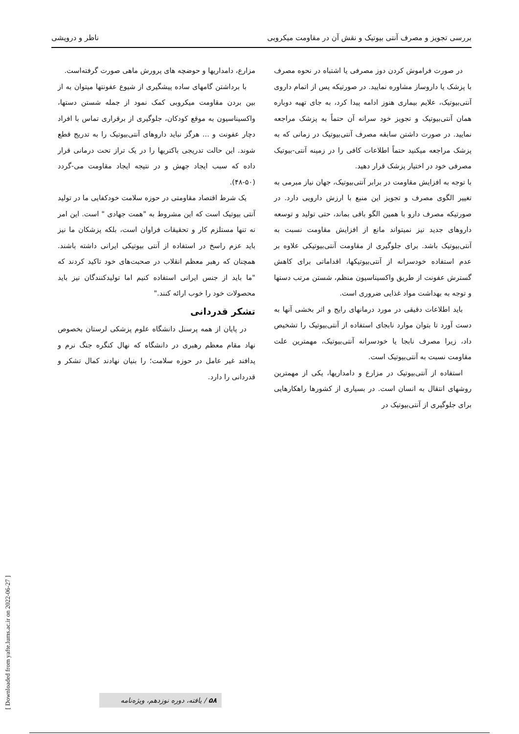بررسی تجویز و مصرف آنتی بیوتیک و نقش آن در مقاومت میکروبی ناظر و درویشی
در صورت فراموش کردن دوز مصرفی یا اشتباه در نحوه مصرف با پزشک یا داروساز مشاوره نمایید. در صورتیکه پس از اتمام داروی آنتی‌بیوتیک، علایم بیماری هنوز ادامه پیدا کرد، به جای تهیه دوباره همان آنتی‌بیوتیک و تجویز خود سرانه آن حتماً به پزشک مراجعه نمایید. در صورت داشتن سابقه مصرف آنتی‌بیوتیک در زمانی که به پزشک مراجعه میکنید حتماً اطلاعات کافی را در زمینه آنتی-بیوتیک مصرفی خود در اختیار پزشک قرار دهید.
با توجه به افزایش مقاومت در برابر آنتی‌بیوتیک، جهان نیاز مبرمی به تغییر الگوی مصرف و تجویز این منبع با ارزش دارویی دارد. در صورتیکه مصرف دارو با همین الگو باقی بماند، حتی تولید و توسعه داروهای جدید نیز نمیتواند مانع از افزایش مقاومت نسبت به آنتی‌بیوتیک باشد. برای جلوگیری از مقاومت آنتی‌بیوتیکی علاوه بر عدم استفاده خودسرانه از آنتی‌بیوتیکها، اقداماتی برای کاهش گسترش عفونت از طریق واکسیناسیون منظم، شستن مرتب دستها و توجه به بهداشت مواد غذایی ضروری است.
باید اطلاعات دقیقی در مورد درمانهای رایج و اثر بخشی آنها به دست آورد تا بتوان موارد نابجای استفاده از آنتی‌بیوتیک را تشخیص داد، زیرا مصرف نابجا یا خودسرانه آنتی‌بیوتیک، مهمترین علت مقاومت نسبت به آنتی‌بیوتیک است.
استفاده از آنتی‌بیوتیک در مزارع و دامداریها، یکی از مهمترین روشهای انتقال به انسان است. در بسیاری از کشورها راهکارهایی برای جلوگیری از آنتی‌بیوتیک در
مزارع، دامداریها و حوضچه های پرورش ماهی صورت گرفته‌است.
با برداشتن گامهای ساده پیشگیری از شیوع عفونتها میتوان به از بین بردن مقاومت میکروبی کمک نمود از جمله شستن دستها، واکسیناسیون به موقع کودکان، جلوگیری از برقراری تماس با افراد دچار عفونت و ... هرگز نباید داروهای آنتی‌بیوتیک را به تدریج قطع شوند. این حالت تدریجی باکتریها را در یک تراز تحت درمانی قرار داده که سبب ایجاد جهش و در نتیجه ایجاد مقاومت می-گردد (۵۰-۴۸).
یک شرط اقتصاد مقاومتی در حوزه سلامت خودکفایی ما در تولید آنتی بیوتیک است که این مشروط به "همت جهادی " است. این امر نه تنها مستلزم کار و تحقیقات فراوان است، بلکه پزشکان ما نیز باید عزم راسخ در استفاده از آنتی بیوتیکی ایرانی داشته باشند. همچنان که رهبر معظم انقلاب در صحبت‌های خود تاکید کردند که "ما باید از جنس ایرانی استفاده کنیم اما تولیدکنندگان نیز باید محصولات خود را خوب ارائه کنند."
تشکر قدردانی
در پایان از همه پرسنل دانشگاه علوم پزشکی لرستان بخصوص نهاد مقام معظم رهبری در دانشگاه که نهال کنگره جنگ نرم و پدافند غیر عامل در حوزه سلامت؛ را بنیان نهادند کمال تشکر و قدردانی را دارد.
[ Downloaded from yafte.lums.ac.ir on 2022-06-27 ]
۵۸ / یافته، دوره نوزدهم، ویژه‌نامه